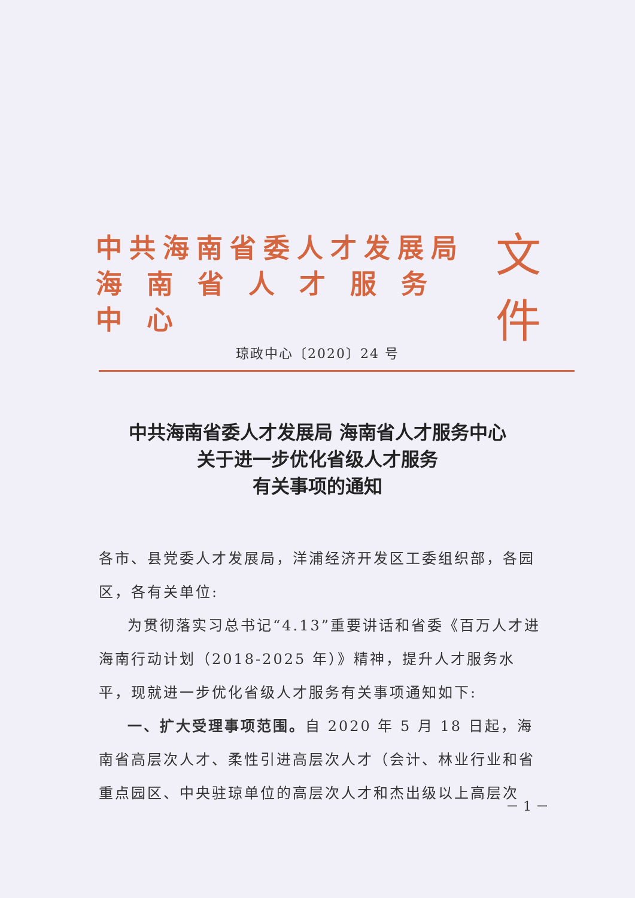中共海南省委人才发展局
海南省人才服务中心
文件
琼政中心〔2020〕24 号
中共海南省委人才发展局 海南省人才服务中心
关于进一步优化省级人才服务
有关事项的通知
各市、县党委人才发展局，洋浦经济开发区工委组织部，各园区，各有关单位:
为贯彻落实习总书记“4.13”重要讲话和省委《百万人才进海南行动计划（2018-2025 年）》精神，提升人才服务水平，现就进一步优化省级人才服务有关事项通知如下:
一、扩大受理事项范围。自 2020 年 5 月 18 日起，海南省高层次人才、柔性引进高层次人才（会计、林业行业和省重点园区、中央驻琼单位的高层次人才和杰出级以上高层次
－ 1 －